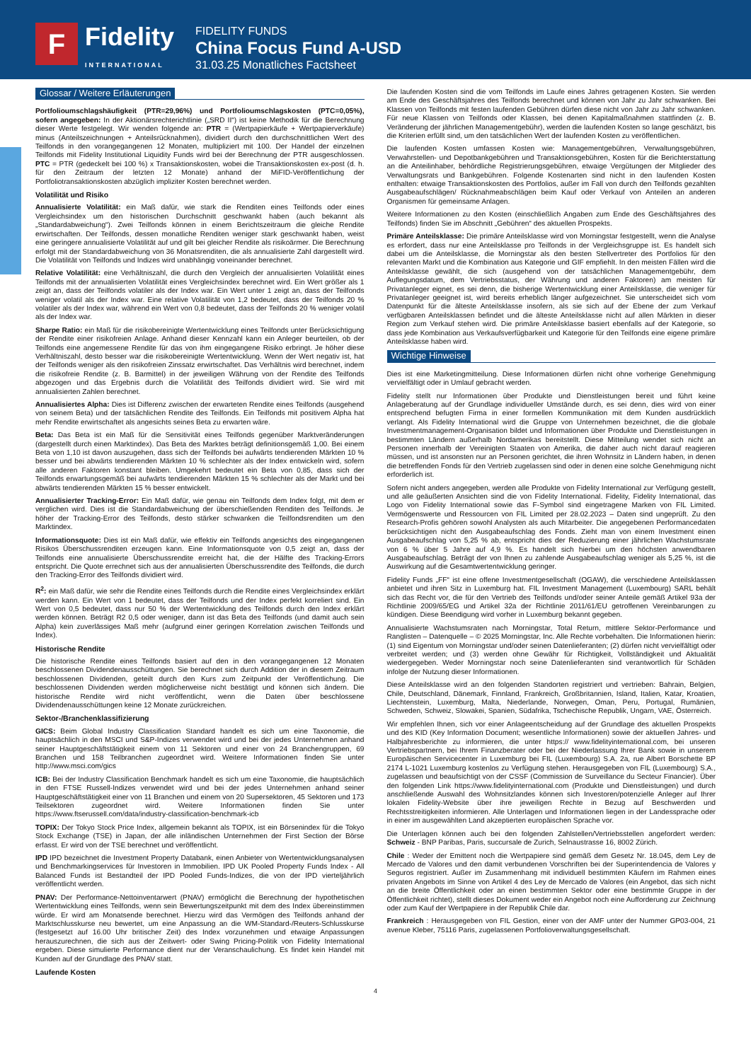F
Fidelity
INTERNATIONAL
FIDELITY FUNDS
China Focus Fund A-USD
31.03.25 Monatliches Factsheet
Glossar / Weitere Erläuterungen
Portfolioumschlagshäufigkeit (PTR=29,96%) und Portfolioumschlagskosten (PTC=0,05%), sofern angegeben: In der Aktionärsrechterichtlinie („SRD II“) ist keine Methodik für die Berechnung dieser Werte festgelegt. Wir wenden folgende an: PTR = (Wertpapierkäufe + Wertpapierverkäufe) minus (Anteilszeichnungen + Anteilsrücknahmen), dividiert durch den durchschnittlichen Wert des Teilfonds in den vorangegangenen 12 Monaten, multipliziert mit 100. Der Handel der einzelnen Teilfonds mit Fidelity Institutional Liquidity Funds wird bei der Berechnung der PTR ausgeschlossen. PTC = PTR (gedeckelt bei 100 %) x Transaktionskosten, wobei die Transaktionskosten ex-post (d. h. für den Zeitraum der letzten 12 Monate) anhand der MiFID-Veröffentlichung der Portfoliotransaktionskosten abzüglich impliziter Kosten berechnet werden.
Volatilität und Risiko
Annualisierte Volatilität: ein Maß dafür, wie stark die Renditen eines Teilfonds oder eines Vergleichsindex um den historischen Durchschnitt geschwankt haben (auch bekannt als „Standardabweichung“). Zwei Teilfonds können in einem Berichtszeitraum die gleiche Rendite erwirtschaften. Der Teilfonds, dessen monatliche Renditen weniger stark geschwankt haben, weist eine geringere annualisierte Volatilität auf und gilt bei gleicher Rendite als risikoärmer. Die Berechnung erfolgt mit der Standardabweichung von 36 Monatsrenditen, die als annualisierte Zahl dargestellt wird. Die Volatilität von Teilfonds und Indizes wird unabhängig voneinander berechnet.
Relative Volatilität: eine Verhältniszahl, die durch den Vergleich der annualisierten Volatilität eines Teilfonds mit der annualisierten Volatilität eines Vergleichsindex berechnet wird. Ein Wert größer als 1 zeigt an, dass der Teilfonds volatiler als der Index war. Ein Wert unter 1 zeigt an, dass der Teilfonds weniger volatil als der Index war. Eine relative Volatilität von 1,2 bedeutet, dass der Teilfonds 20 % volatiler als der Index war, während ein Wert von 0,8 bedeutet, dass der Teilfonds 20 % weniger volatil als der Index war.
Sharpe Ratio: ein Maß für die risikobereinigte Wertentwicklung eines Teilfonds unter Berücksichtigung der Rendite einer risikofreien Anlage. Anhand dieser Kennzahl kann ein Anleger beurteilen, ob der Teilfonds eine angemessene Rendite für das von ihm eingegangene Risiko erbringt. Je höher diese Verhältniszahl, desto besser war die risikobereinigte Wertentwicklung. Wenn der Wert negativ ist, hat der Teilfonds weniger als den risikofreien Zinssatz erwirtschaftet. Das Verhältnis wird berechnet, indem die risikofreie Rendite (z. B. Barmittel) in der jeweiligen Währung von der Rendite des Teilfonds abgezogen und das Ergebnis durch die Volatilität des Teilfonds dividiert wird. Sie wird mit annualisierten Zahlen berechnet.
Annualisiertes Alpha: Dies ist Differenz zwischen der erwarteten Rendite eines Teilfonds (ausgehend von seinem Beta) und der tatsächlichen Rendite des Teilfonds. Ein Teilfonds mit positivem Alpha hat mehr Rendite erwirtschaftet als angesichts seines Beta zu erwarten wäre.
Beta: Das Beta ist ein Maß für die Sensitivität eines Teilfonds gegenüber Marktveränderungen (dargestellt durch einen Marktindex). Das Beta des Marktes beträgt definitionsgemäß 1,00. Bei einem Beta von 1,10 ist davon auszugehen, dass sich der Teilfonds bei aufwärts tendierenden Märkten 10 % besser und bei abwärts tendierenden Märkten 10 % schlechter als der Index entwickeln wird, sofern alle anderen Faktoren konstant bleiben. Umgekehrt bedeutet ein Beta von 0,85, dass sich der Teilfonds erwartungsgemäß bei aufwärts tendierenden Märkten 15 % schlechter als der Markt und bei abwärts tendierenden Märkten 15 % besser entwickelt.
Annualisierter Tracking-Error: Ein Maß dafür, wie genau ein Teilfonds dem Index folgt, mit dem er verglichen wird. Dies ist die Standardabweichung der überschießenden Renditen des Teilfonds. Je höher der Tracking-Error des Teilfonds, desto stärker schwanken die Teilfondsrenditen um den Marktindex.
Informationsquote: Dies ist ein Maß dafür, wie effektiv ein Teilfonds angesichts des eingegangenen Risikos Überschussrenditen erzeugen kann. Eine Informationsquote von 0,5 zeigt an, dass der Teilfonds eine annualisierte Überschussrendite erreicht hat, die der Hälfte des Tracking-Errors entspricht. Die Quote errechnet sich aus der annualisierten Überschussrendite des Teilfonds, die durch den Tracking-Error des Teilfonds dividiert wird.
R<sup>2</sup>: ein Maß dafür, wie sehr die Rendite eines Teilfonds durch die Rendite eines Vergleichsindex erklärt werden kann. Ein Wert von 1 bedeutet, dass der Teilfonds und der Index perfekt korreliert sind. Ein Wert von 0,5 bedeutet, dass nur 50 % der Wertentwicklung des Teilfonds durch den Index erklärt werden können. Beträgt R2 0,5 oder weniger, dann ist das Beta des Teilfonds (und damit auch sein Alpha) kein zuverlässiges Maß mehr (aufgrund einer geringen Korrelation zwischen Teilfonds und Index).
Historische Rendite
Die historische Rendite eines Teilfonds basiert auf den in den vorangegangenen 12 Monaten beschlossenen Dividendenausschüttungen. Sie berechnet sich durch Addition der in diesem Zeitraum beschlossenen Dividenden, geteilt durch den Kurs zum Zeitpunkt der Veröffentlichung. Die beschlossenen Dividenden werden möglicherweise nicht bestätigt und können sich ändern. Die historische Rendite wird nicht veröffentlicht, wenn die Daten über beschlossene Dividendenausschüttungen keine 12 Monate zurückreichen.
Sektor-/Branchenklassifizierung
GICS: Beim Global Industry Classification Standard handelt es sich um eine Taxonomie, die hauptsächlich in den MSCI und S&P-Indizes verwendet wird und bei der jedes Unternehmen anhand seiner Hauptgeschäftstätigkeit einem von 11 Sektoren und einer von 24 Branchengruppen, 69 Branchen und 158 Teilbranchen zugeordnet wird. Weitere Informationen finden Sie unter http://www.msci.com/gics
ICB: Bei der Industry Classification Benchmark handelt es sich um eine Taxonomie, die hauptsächlich in den FTSE Russell-Indizes verwendet wird und bei der jedes Unternehmen anhand seiner Hauptgeschäftstätigkeit einer von 11 Branchen und einem von 20 Supersektoren, 45 Sektoren und 173 Teilsektoren zugeordnet wird. Weitere Informationen finden Sie unter https://www.ftserussell.com/data/industry-classification-benchmark-icb
TOPIX: Der Tokyo Stock Price Index, allgemein bekannt als TOPIX, ist ein Börsenindex für die Tokyo Stock Exchange (TSE) in Japan, der alle inländischen Unternehmen der First Section der Börse erfasst. Er wird von der TSE berechnet und veröffentlicht.
IPD IPD bezeichnet die Investment Property Databank, einen Anbieter von Wertentwicklungsanalysen und Benchmarkingservices für Investoren in Immobilien. IPD UK Pooled Property Funds Index - All Balanced Funds ist Bestandteil der IPD Pooled Funds-Indizes, die von der IPD vierteljährlich veröffentlicht werden.
PNAV: Der Performance-Nettoinventarwert (PNAV) ermöglicht die Berechnung der hypothetischen Wertentwicklung eines Teilfonds, wenn sein Bewertungszeitpunkt mit dem des Index übereinstimmen würde. Er wird am Monatsende berechnet. Hierzu wird das Vermögen des Teilfonds anhand der Marktschlusskurse neu bewertet, um eine Anpassung an die WM-Standard-/Reuters-Schlusskurse (festgesetzt auf 16.00 Uhr britischer Zeit) des Index vorzunehmen und etwaige Anpassungen herauszurechnen, die sich aus der Zeitwert- oder Swing Pricing-Politik von Fidelity International ergeben. Diese simulierte Performance dient nur der Veranschaulichung. Es findet kein Handel mit Kunden auf der Grundlage des PNAV statt.
Laufende Kosten
Die laufenden Kosten sind die vom Teilfonds im Laufe eines Jahres getragenen Kosten. Sie werden am Ende des Geschäftsjahres des Teilfonds berechnet und können von Jahr zu Jahr schwanken. Bei Klassen von Teilfonds mit festen laufenden Gebühren dürfen diese nicht von Jahr zu Jahr schwanken. Für neue Klassen von Teilfonds oder Klassen, bei denen Kapitalmaßnahmen stattfinden (z. B. Veränderung der jährlichen Managementgebühr), werden die laufenden Kosten so lange geschätzt, bis die Kriterien erfüllt sind, um den tatsächlichen Wert der laufenden Kosten zu veröffentlichen.
Die laufenden Kosten umfassen Kosten wie: Managementgebühren, Verwaltungsgebühren, Verwahrstellen- und Depotbankgebühren und Transaktionsgebühren, Kosten für die Berichterstattung an die Anteilinhaber, behördliche Registrierungsgebühren, etwaige Vergütungen der Mitglieder des Verwaltungsrats und Bankgebühren. Folgende Kostenarten sind nicht in den laufenden Kosten enthalten: etwaige Transaktionskosten des Portfolios, außer im Fall von durch den Teilfonds gezahlten Ausgabeaufschlägen/ Rücknahmeabschlägen beim Kauf oder Verkauf von Anteilen an anderen Organismen für gemeinsame Anlagen.
Weitere Informationen zu den Kosten (einschließlich Angaben zum Ende des Geschäftsjahres des Teilfonds) finden Sie im Abschnitt „Gebühren“ des aktuellen Prospekts.
Primäre Anteilsklasse: Die primäre Anteilsklasse wird von Morningstar festgestellt, wenn die Analyse es erfordert, dass nur eine Anteilsklasse pro Teilfonds in der Vergleichsgruppe ist. Es handelt sich dabei um die Anteilsklasse, die Morningstar als den besten Stellvertreter des Portfolios für den relevanten Markt und die Kombination aus Kategorie und GIF empfiehlt. In den meisten Fällen wird die Anteilsklasse gewählt, die sich (ausgehend von der tatsächlichen Managementgebühr, dem Auflegungsdatum, dem Vertriebsstatus, der Währung und anderen Faktoren) am meisten für Privatanleger eignet, es sei denn, die bisherige Wertentwicklung einer Anteilsklasse, die weniger für Privatanleger geeignet ist, wird bereits erheblich länger aufgezeichnet. Sie unterscheidet sich vom Datenpunkt für die älteste Anteilsklasse insofern, als sie sich auf der Ebene der zum Verkauf verfügbaren Anteilsklassen befindet und die älteste Anteilsklasse nicht auf allen Märkten in dieser Region zum Verkauf stehen wird. Die primäre Anteilsklasse basiert ebenfalls auf der Kategorie, so dass jede Kombination aus Verkaufsverfügbarkeit und Kategorie für den Teilfonds eine eigene primäre Anteilsklasse haben wird.
Wichtige Hinweise
Dies ist eine Marketingmitteilung. Diese Informationen dürfen nicht ohne vorherige Genehmigung vervielfältigt oder in Umlauf gebracht werden.
Fidelity stellt nur Informationen über Produkte und Dienstleistungen bereit und führt keine Anlageberatung auf der Grundlage individueller Umstände durch, es sei denn, dies wird von einer entsprechend befugten Firma in einer formellen Kommunikation mit dem Kunden ausdrücklich verlangt. Als Fidelity International wird die Gruppe von Unternehmen bezeichnet, die die globale Investmentmanagement-Organisation bildet und Informationen über Produkte und Dienstleistungen in bestimmten Ländern außerhalb Nordamerikas bereitstellt. Diese Mitteilung wendet sich nicht an Personen innerhalb der Vereinigten Staaten von Amerika, die daher auch nicht darauf reagieren müssen, und ist ansonsten nur an Personen gerichtet, die ihren Wohnsitz in Ländern haben, in denen die betreffenden Fonds für den Vertrieb zugelassen sind oder in denen eine solche Genehmigung nicht erforderlich ist.
Sofern nicht anders angegeben, werden alle Produkte von Fidelity International zur Verfügung gestellt, und alle geäußerten Ansichten sind die von Fidelity International. Fidelity, Fidelity International, das Logo von Fidelity International sowie das F-Symbol sind eingetragene Marken von FIL Limited. Vermögenswerte und Ressourcen von FIL Limited per 28.02.2023 – Daten sind ungeprüft. Zu den Research-Profis gehören sowohl Analysten als auch Mitarbeiter. Die angegebenen Performancedaten berücksichtigen nicht den Ausgabeaufschlag des Fonds. Zieht man von einem Investment einen Ausgabeaufschlag von 5,25 % ab, entspricht dies der Reduzierung einer jährlichen Wachstumsrate von 6 % über 5 Jahre auf 4,9 %. Es handelt sich hierbei um den höchsten anwendbaren Ausgabeaufschlag. Beträgt der von Ihnen zu zahlende Ausgabeaufschlag weniger als 5,25 %, ist die Auswirkung auf die Gesamtwertentwicklung geringer.
Fidelity Funds „FF“ ist eine offene Investmentgesellschaft (OGAW), die verschiedene Anteilsklassen anbietet und ihren Sitz in Luxemburg hat. FIL Investment Management (Luxembourg) SARL behält sich das Recht vor, die für den Vertrieb des Teilfonds und/oder seiner Anteile gemäß Artikel 93a der Richtlinie 2009/65/EG und Artikel 32a der Richtlinie 2011/61/EU getroffenen Vereinbarungen zu kündigen. Diese Beendigung wird vorher in Luxemburg bekannt gegeben.
Annualisierte Wachstumsraten nach Morningstar, Total Return, mittlere Sektor-Performance und Ranglisten – Datenquelle – © 2025 Morningstar, Inc. Alle Rechte vorbehalten. Die Informationen hierin: (1) sind Eigentum von Morningstar und/oder seinen Datenlieferanten; (2) dürfen nicht vervielfältigt oder verbreitet werden; und (3) werden ohne Gewähr für Richtigkeit, Vollständigkeit und Aktualität wiedergegeben. Weder Morningstar noch seine Datenlieferanten sind verantwortlich für Schäden infolge der Nutzung dieser Informationen.
Diese Anteilsklasse wird an den folgenden Standorten registriert und vertrieben: Bahrain, Belgien, Chile, Deutschland, Dänemark, Finnland, Frankreich, Großbritannien, Island, Italien, Katar, Kroatien, Liechtenstein, Luxemburg, Malta, Niederlande, Norwegen, Oman, Peru, Portugal, Rumänien, Schweden, Schweiz, Slowakei, Spanien, Südafrika, Tschechische Republik, Ungarn, VAE, Österreich.
Wir empfehlen Ihnen, sich vor einer Anlageentscheidung auf der Grundlage des aktuellen Prospekts und des KID (Key Information Document; wesentliche Informationen) sowie der aktuellen Jahres- und Halbjahresberichte zu informieren, die unter https:// www.fidelityinternational.com, bei unseren Vertriebspartnern, bei Ihrem Finanzberater oder bei der Niederlassung Ihrer Bank sowie in unserem Europäischen Servicecenter in Luxemburg bei FIL (Luxembourg) S.A. 2a, rue Albert Borschette BP 2174 L-1021 Luxemburg kostenlos zu Verfügung stehen. Herausgegeben von FIL (Luxembourg) S.A., zugelassen und beaufsichtigt von der CSSF (Commission de Surveillance du Secteur Financier). Über den folgenden Link https://www.fidelityinternational.com (Produkte und Dienstleistungen) und durch anschließende Auswahl des Wohnsitzlandes können sich Investoren/potenzielle Anleger auf Ihrer lokalen Fidelity-Website über ihre jeweiligen Rechte in Bezug auf Beschwerden und Rechtsstreitigkeiten informieren. Alle Unterlagen und Informationen liegen in der Landessprache oder in einer im ausgewählten Land akzeptierten europäischen Sprache vor.
Die Unterlagen können auch bei den folgenden Zahlstellen/Vertriebsstellen angefordert werden: Schweiz - BNP Paribas, Paris, succursale de Zurich, Selnaustrasse 16, 8002 Zürich.
Chile : Weder der Emittent noch die Wertpapiere sind gemäß dem Gesetz Nr. 18.045, dem Ley de Mercado de Valores und den damit verbundenen Vorschriften bei der Superintendencia de Valores y Seguros registriert. Außer im Zusammenhang mit individuell bestimmten Käufern im Rahmen eines privaten Angebots im Sinne von Artikel 4 des Ley de Mercado de Valores (ein Angebot, das sich nicht an die breite Öffentlichkeit oder an einen bestimmten Sektor oder eine bestimmte Gruppe in der Öffentlichkeit richtet), stellt dieses Dokument weder ein Angebot noch eine Aufforderung zur Zeichnung oder zum Kauf der Wertpapiere in der Republik Chile dar.
Frankreich : Herausgegeben von FIL Gestion, einer von der AMF unter der Nummer GP03-004, 21 avenue Kleber, 75116 Paris, zugelassenen Portfolioverwaltungsgesellschaft.
4